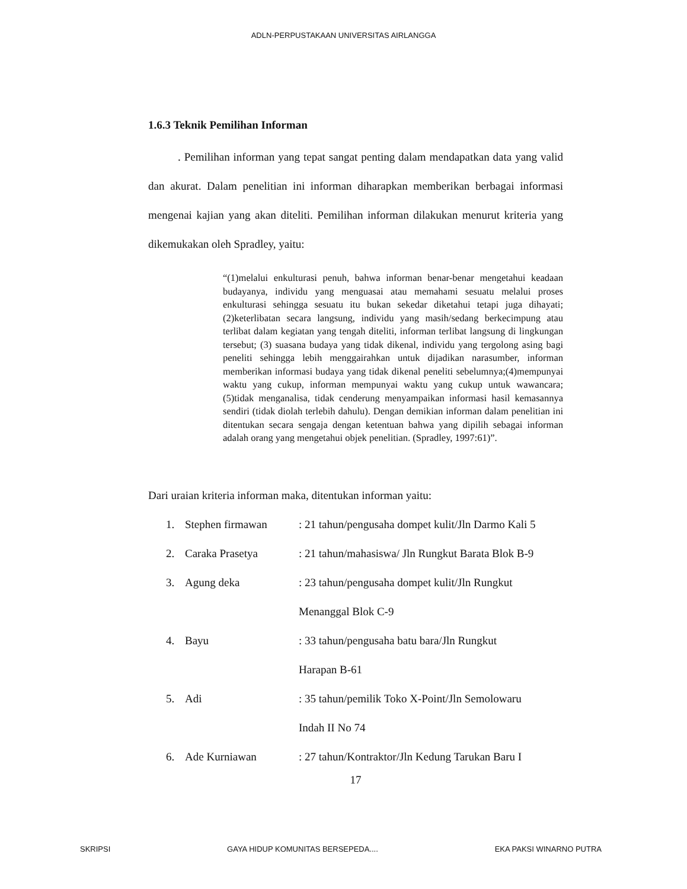ADLN-PERPUSTAKAAN UNIVERSITAS AIRLANGGA
1.6.3 Teknik Pemilihan Informan
. Pemilihan informan yang tepat sangat penting dalam mendapatkan data yang valid dan akurat. Dalam penelitian ini informan diharapkan memberikan berbagai informasi mengenai kajian yang akan diteliti. Pemilihan informan dilakukan menurut kriteria yang dikemukakan oleh Spradley, yaitu:
“(1)melalui enkulturasi penuh, bahwa informan benar-benar mengetahui keadaan budayanya, individu yang menguasai atau memahami sesuatu melalui proses enkulturasi sehingga sesuatu itu bukan sekedar diketahui tetapi juga dihayati; (2)keterlibatan secara langsung, individu yang masih/sedang berkecimpung atau terlibat dalam kegiatan yang tengah diteliti, informan terlibat langsung di lingkungan tersebut; (3) suasana budaya yang tidak dikenal, individu yang tergolong asing bagi peneliti sehingga lebih menggairahkan untuk dijadikan narasumber, informan memberikan informasi budaya yang tidak dikenal peneliti sebelumnya;(4)mempunyai waktu yang cukup, informan mempunyai waktu yang cukup untuk wawancara; (5)tidak menganalisa, tidak cenderung menyampaikan informasi hasil kemasannya sendiri (tidak diolah terlebih dahulu). Dengan demikian informan dalam penelitian ini ditentukan secara sengaja dengan ketentuan bahwa yang dipilih sebagai informan adalah orang yang mengetahui objek penelitian. (Spradley, 1997:61)”.
Dari uraian kriteria informan maka, ditentukan informan yaitu:
1. Stephen firmawan: 21 tahun/pengusaha dompet kulit/Jln Darmo Kali 5
2. Caraka Prasetya: 21 tahun/mahasiswa/ Jln Rungkut Barata Blok B-9
3. Agung deka: 23 tahun/pengusaha dompet kulit/Jln Rungkut
Menanggal Blok C-9
4. Bayu: 33 tahun/pengusaha batu bara/Jln Rungkut
Harapan B-61
5. Adi: 35 tahun/pemilik Toko X-Point/Jln Semolowaru
Indah II No 74
6. Ade Kurniawan: 27 tahun/Kontraktor/Jln Kedung Tarukan Baru I
17
SKRIPSI GAYA HIDUP KOMUNITAS BERSEPEDA.... EKA PAKSI WINARNO PUTRA